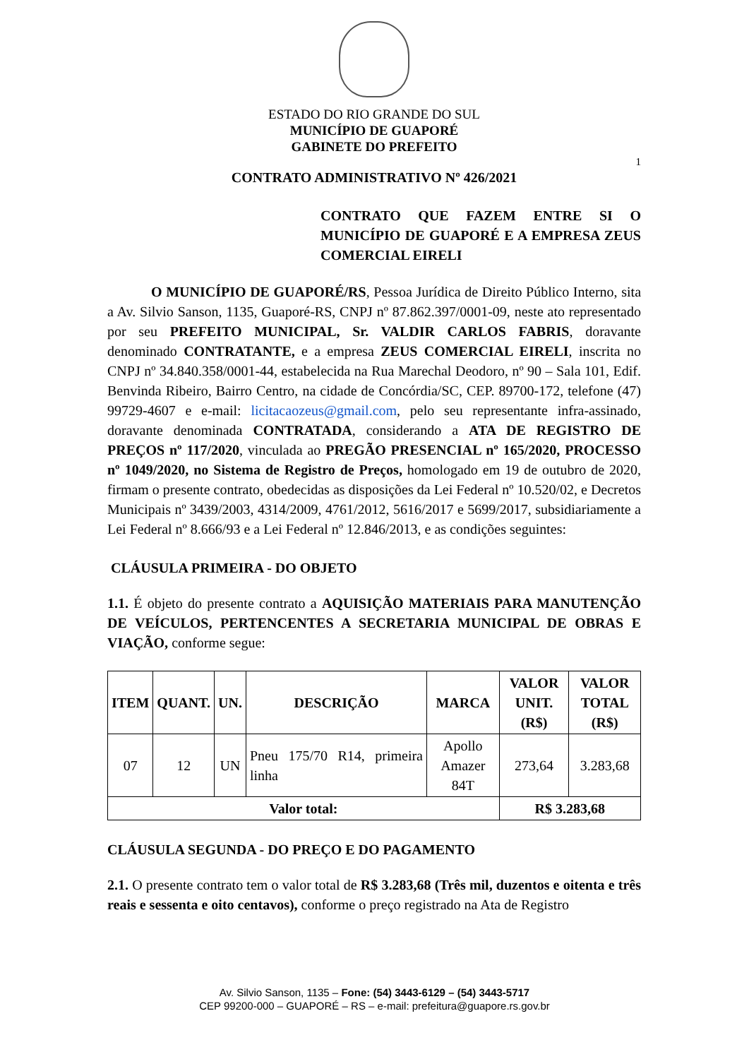ESTADO DO RIO GRANDE DO SUL
MUNICÍPIO DE GUAPORÉ
GABINETE DO PREFEITO
1
CONTRATO ADMINISTRATIVO Nº 426/2021
CONTRATO QUE FAZEM ENTRE SI O MUNICÍPIO DE GUAPORÉ E A EMPRESA ZEUS COMERCIAL EIRELI
O MUNICÍPIO DE GUAPORÉ/RS, Pessoa Jurídica de Direito Público Interno, sita a Av. Silvio Sanson, 1135, Guaporé-RS, CNPJ nº 87.862.397/0001-09, neste ato representado por seu PREFEITO MUNICIPAL, Sr. VALDIR CARLOS FABRIS, doravante denominado CONTRATANTE, e a empresa ZEUS COMERCIAL EIRELI, inscrita no CNPJ nº 34.840.358/0001-44, estabelecida na Rua Marechal Deodoro, nº 90 – Sala 101, Edif. Benvinda Ribeiro, Bairro Centro, na cidade de Concórdia/SC, CEP. 89700-172, telefone (47) 99729-4607 e e-mail: licitacaozeus@gmail.com, pelo seu representante infra-assinado, doravante denominada CONTRATADA, considerando a ATA DE REGISTRO DE PREÇOS nº 117/2020, vinculada ao PREGÃO PRESENCIAL nº 165/2020, PROCESSO nº 1049/2020, no Sistema de Registro de Preços, homologado em 19 de outubro de 2020, firmam o presente contrato, obedecidas as disposições da Lei Federal nº 10.520/02, e Decretos Municipais nº 3439/2003, 4314/2009, 4761/2012, 5616/2017 e 5699/2017, subsidiariamente a Lei Federal nº 8.666/93 e a Lei Federal nº 12.846/2013, e as condições seguintes:
CLÁUSULA PRIMEIRA - DO OBJETO
1.1. É objeto do presente contrato a AQUISIÇÃO MATERIAIS PARA MANUTENÇÃO DE VEÍCULOS, PERTENCENTES A SECRETARIA MUNICIPAL DE OBRAS E VIAÇÃO, conforme segue:
| ITEM | QUANT. | UN. | DESCRIÇÃO | MARCA | VALOR UNIT. (R$) | VALOR TOTAL (R$) |
| --- | --- | --- | --- | --- | --- | --- |
| 07 | 12 | UN | Pneu 175/70 R14, primeira linha | Apollo Amazer 84T | 273,64 | 3.283,68 |
| Valor total: | | | | | R$ 3.283,68 | |
CLÁUSULA SEGUNDA - DO PREÇO E DO PAGAMENTO
2.1. O presente contrato tem o valor total de R$ 3.283,68 (Três mil, duzentos e oitenta e três reais e sessenta e oito centavos), conforme o preço registrado na Ata de Registro
Av. Silvio Sanson, 1135 – Fone: (54) 3443-6129 – (54) 3443-5717
CEP 99200-000 – GUAPORÉ – RS – e-mail: prefeitura@guapore.rs.gov.br